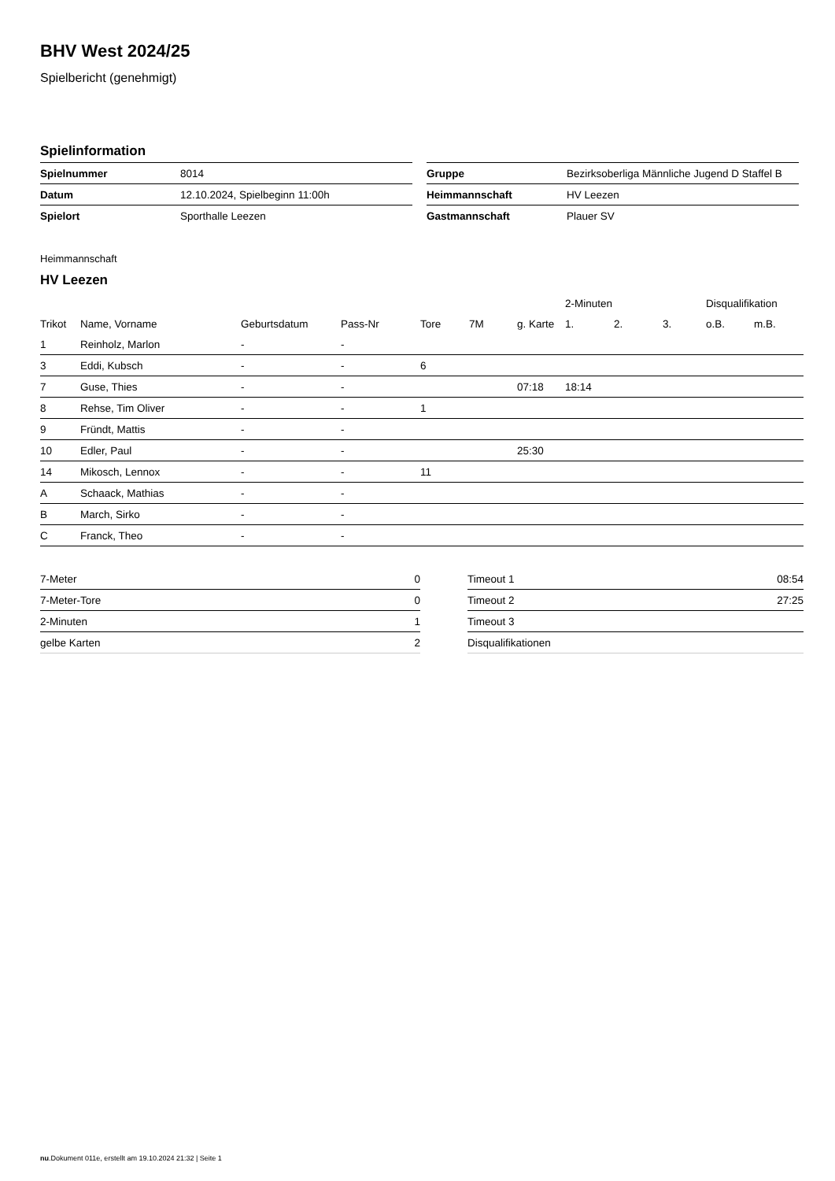BHV West 2024/25
Spielbericht (genehmigt)
Spielinformation
| Spielnummer | 8014 |
| Datum | 12.10.2024, Spielbeginn 11:00h |
| Spielort | Sporthalle Leezen |
| Gruppe | Bezirksoberliga Männliche Jugend D Staffel B |
| Heimmannschaft | HV Leezen |
| Gastmannschaft | Plauer SV |
Heimmannschaft
HV Leezen
| | | | | | | | 2-Minuten | | | Disqualifikation | |
| --- | --- | --- | --- | --- | --- | --- | --- | --- | --- | --- | --- |
| Trikot | Name, Vorname | Geburtsdatum | Pass-Nr | Tore | 7M | g. Karte | 1. | 2. | 3. | o.B. | m.B. |
| 1 | Reinholz, Marlon | - | - | | | | | | | | |
| 3 | Eddi, Kubsch | - | - | 6 | | | | | | | |
| 7 | Guse, Thies | - | - | | | 07:18 | 18:14 | | | | |
| 8 | Rehse, Tim Oliver | - | - | 1 | | | | | | | |
| 9 | Fründt, Mattis | - | - | | | | | | | | |
| 10 | Edler, Paul | - | - | | | 25:30 | | | | | |
| 14 | Mikosch, Lennox | - | - | 11 | | | | | | | |
| A | Schaack, Mathias | - | - | | | | | | | | |
| B | March, Sirko | - | - | | | | | | | | |
| C | Franck, Theo | - | - | | | | | | | | |
| 7-Meter | 0 |
| 7-Meter-Tore | 0 |
| 2-Minuten | 1 |
| gelbe Karten | 2 |
| Timeout 1 | 08:54 |
| Timeout 2 | 27:25 |
| Timeout 3 | |
| Disqualifikationen | |
nu.Dokument 011e, erstellt am 19.10.2024 21:32 | Seite 1